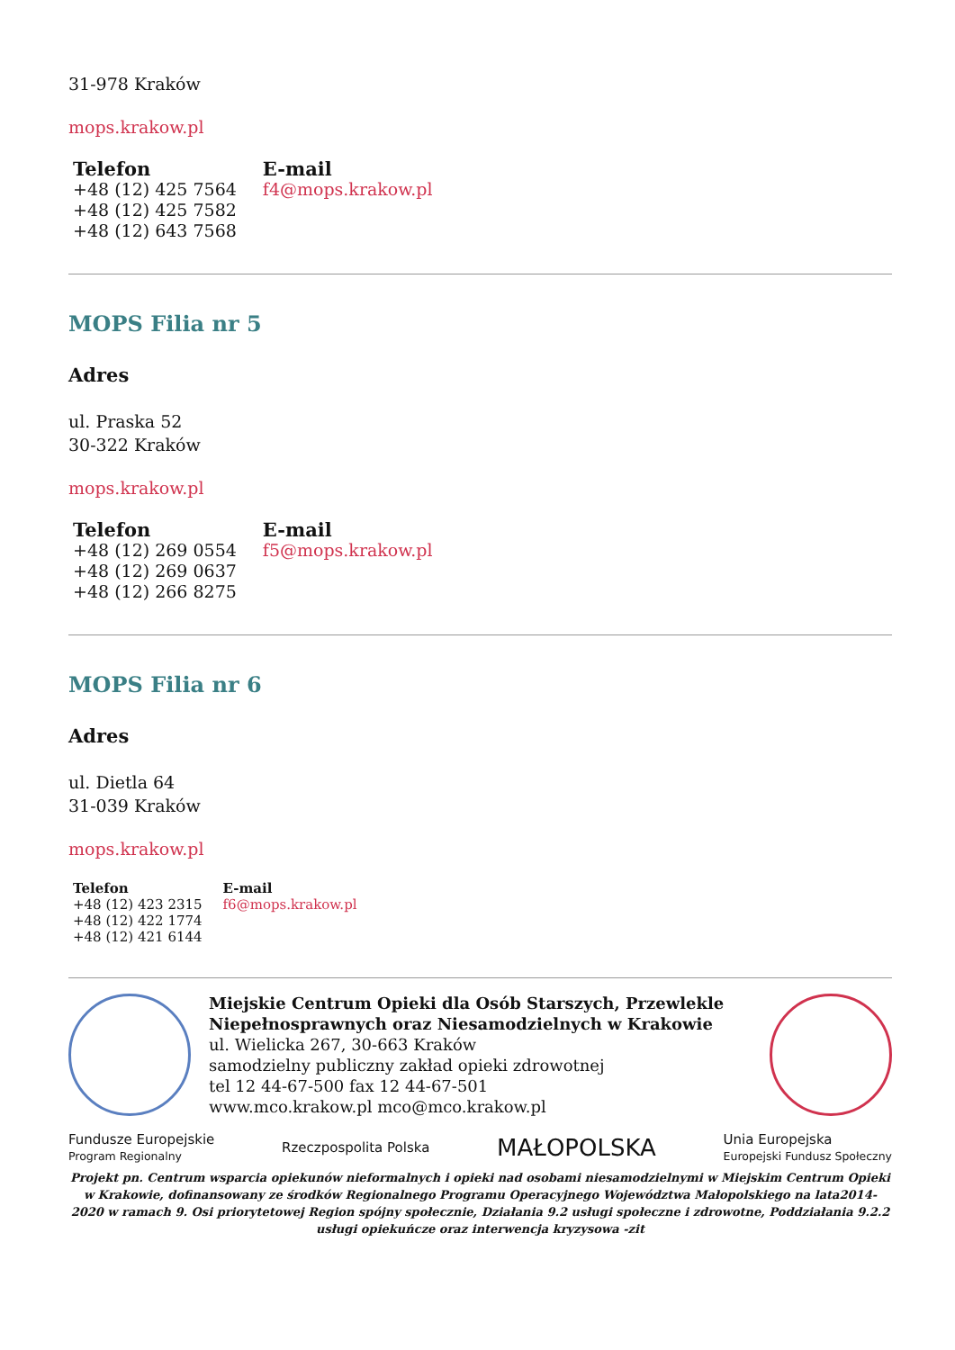31-978 Kraków
mops.krakow.pl
| Telefon | E-mail |
| --- | --- |
| +48 (12) 425 7564 +48 (12) 425 7582 +48 (12) 643 7568 | f4@mops.krakow.pl |
MOPS Filia nr 5
Adres
ul. Praska 52
30-322 Kraków
mops.krakow.pl
| Telefon | E-mail |
| --- | --- |
| +48 (12) 269 0554 +48 (12) 269 0637 +48 (12) 266 8275 | f5@mops.krakow.pl |
MOPS Filia nr 6
Adres
ul. Dietla 64
31-039 Kraków
mops.krakow.pl
| Telefon | E-mail |
| --- | --- |
| +48 (12) 423 2315 +48 (12) 422 1774 +48 (12) 421 6144 | f6@mops.krakow.pl |
Miejskie Centrum Opieki dla Osób Starszych, Przewlekle Niepełnosprawnych oraz Niesamodzielnych w Krakowie
ul. Wielicka 267, 30-663 Kraków
samodzielny publiczny zakład opieki zdrowotnej
tel 12 44-67-500 fax 12 44-67-501
www.mco.krakow.pl mco@mco.krakow.pl
Fundusze Europejskie
Program Regionalny Rzeczpospolita Polska MAŁOPOLSKA Unia Europejska
Europejski Fundusz Społeczny
Projekt pn. Centrum wsparcia opiekunów nieformalnych i opieki nad osobami niesamodzielnymi w Miejskim Centrum Opieki w Krakowie, dofinansowany ze środków Regionalnego Programu Operacyjnego Województwa Małopolskiego na lata2014-2020 w ramach 9. Osi priorytetowej Region spójny społecznie, Działania 9.2 usługi społeczne i zdrowotne, Poddziałania 9.2.2 usługi opiekuńcze oraz interwencja kryzysowa -zit